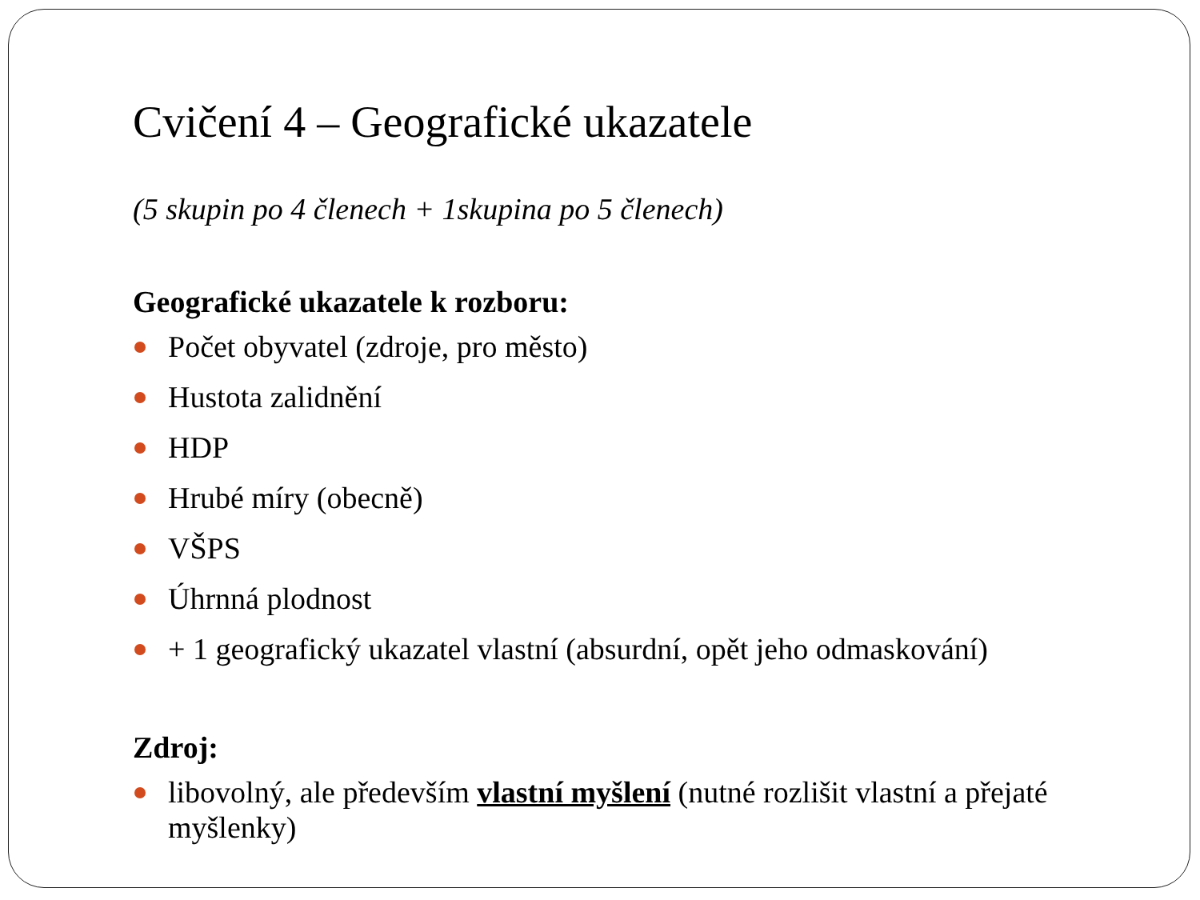Cvičení 4 – Geografické ukazatele
(5 skupin po 4 členech + 1skupina po 5 členech)
Geografické ukazatele k rozboru:
Počet obyvatel (zdroje, pro město)
Hustota zalidnění
HDP
Hrubé míry (obecně)
VŠPS
Úhrnná plodnost
+ 1 geografický ukazatel vlastní (absurdní, opět jeho odmaskování)
Zdroj:
libovolný, ale především vlastní myšlení (nutné rozlišit vlastní a přejaté myšlenky)